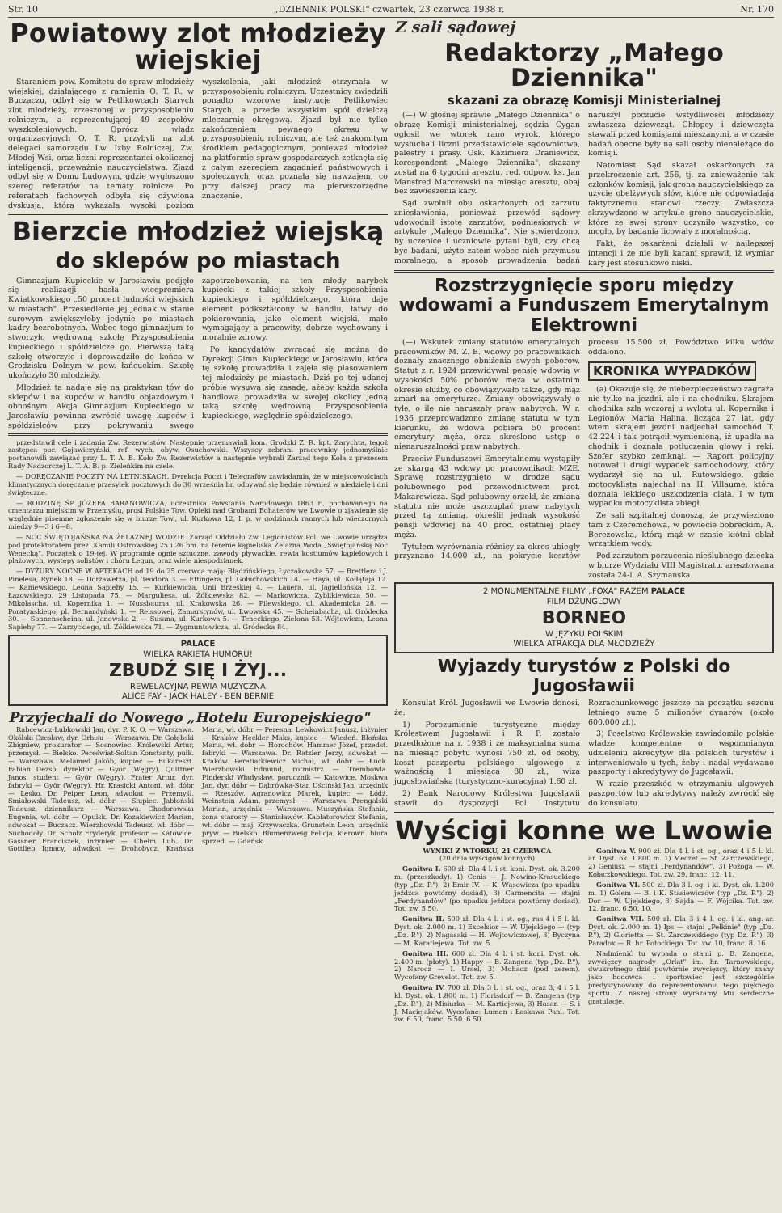Str. 10 „DZIENNIK POLSKI" czwartek, 23 czerwca 1938 r. Nr. 170
Powiatowy zlot młodzieży
wiejskiej
Staraniem pow. Komitetu do spraw młodzieży wiejskiej, działającego z ramienia O. T. R. w Buczaczu, odbył się w Petlikowcach Starych zlot młodzieży, zrzeszonej w przysposobieniu rolniczym, a reprezentującej 49 zespołów wyszkoleniowych. Oprócz władz organizacyjnych O. T. R. przybyli na zlot delegaci samorządu Lw. Izby Rolniczej, Zw. Młodej Wsi, oraz liczni reprezentanci okolicznej inteligencji, przeważnie nauczycielstwa. Zjazd odbył się w Domu Ludowym, gdzie wygłoszono szereg referatów na tematy rolnicze. Po referatach fachowych odbyła się ożywiona dyskusja, która wykazała wysoki poziom wyszkolenia, jaki młodzież otrzymała w przysposobieniu rolniczym. Uczestnicy zwiedzili ponadto wzorowe instytucje Petlikowiec Starych, a przede wszystkim spół dzielczą mleczarnię okręgową. Zjazd był nie tylko zakończeniem pewnego okresu w przysposobieniu rolniczym, ale też znakomitym środkiem pedagogicznym, ponieważ młodzież na platformie spraw gospodarczych zetknęła się z całym szeregiem zagadnień państwowych i społecznych, oraz poznała się nawzajem, co przy dalszej pracy ma pierwszorzędne znaczenie.
Bierzcie młodzież wiejską
do sklepów po miastach
Gimnazjum Kupieckie w Jarosławiu podjęło się realizacji hasła wicepremiera Kwiatkowskiego „50 procent ludności wiejskich w miastach". Przesiedlenie jej jednak w stanie surowym zwiększyłoby jedynie po miastach kadry bezrobotnych. Wobec tego gimnazjum to stworzyło wędrowną szkołę Przysposobienia kupieckiego i spółdzielcze go. Pierwszą taką szkołę otworzyło i doprowadziło do końca w Grodzisku Dolnym w pow. łańcuckim. Szkołę ukończyło 30 młodzieży.
Młodzież ta nadaje się na praktykan tów do sklepów i na kupców w handlu objazdowym i obnośnym. Akcja Gimnazjum Kupieckiego w Jarosławiu powinna zwrócić uwagę kupców i spółdzielców przy pokrywaniu swego zapotrzebowania, na ten młody narybek kupiecki z takiej szkoły Przysposobienia kupieckiego i spółdzielczego, która daje element podkształcony w handlu, łatwy do pokierowania, jako element wiejski, mało wymagający a pracowity, dobrze wychowany i moralnie zdrowy.
Po kandydatów zwracać się można do Dyrekcji Gimn. Kupieckiego w Jarosławiu, która tę szkołę prowadziła i zajęła się plasowaniem tej młodzieży po miastach. Dziś po tej udanej próbie wysuwa się zasadę, ażeby każda szkoła handlowa prowadziła w swojej okolicy jedną taką szkołę wędrowną Przysposobienia kupieckiego, względnie spółdzielczego.
przedstawił cele i zadania Zw. Rezerwistów. Następnie przemawiali kom. Grodzki Z. R. kpt. Zarychta, tegoż zastępca por. Gojawiczyński, ref. wych. obyw. Osuchowski. Wszyscy zebrani pracownicy jednomyślnie postanowili zawiązać przy L. T. A. B. Koło Zw. Rezerwistów a następnie wybrali Zarząd tego Koła z prezesem Rady Nadzorczej L. T. A. B. p. Zieleńkim na czele.
— DORĘCZANIE POCZTY NA LETNISKACH. Dyrekcja Poczt i Telegrafów zawiadamia, że w miejscowościach klimatycznych doręczanie przesyłek pocztowych do 30 września br. odbywać się będzie również w niedzielę i dni świąteczne.
— RODZINĘ ŚP. JÓZEFA BARANOWICZA, uczestnika Powstania Narodowego 1863 r., pochowanego na cmentarzu miejskim w Przemyślu, prosi Polskie Tow. Opieki nad Grobami Bohaterów we Lwowie o zjawienie się względnie pisemne zgłoszenie się w biurze Tow., ul. Kurkowa 12, I. p. w godzinach rannych lub wieczornych między 9—3 i 6—8.
— NOC ŚWIĘTOJAŃSKA NA ŻELAZNEJ WODZIE. Zarząd Oddziału Zw. Legionistów Pol. we Lwowie urządza pod protektoratem prez. Kamili Ostrowskiej 25 i 26 bm. na terenie kąpieliska Żelazna Woda „Świętojańską Noc Wenecką". Początek o 19-tej. W programie ognie sztuczne, zawody pływackie, rewia kostiumów kąpielowych i plażowych, występy solistów i chóru Legun, oraz wiele niespodzianek.
— DYŻURY NOCNE W APTEKACH od 19 do 25 czerwca mają: Błądzińskiego, Łyczakowska 57. — Brettlera i J. Pinelesa, Rynek 18. — Dorżawetza, pl. Teodora 3. — Ettingera, pl. Gołuchowskich 14. — Haya, ul. Kołłątaja 12. — Kaniewskiego, Leona Sapiehy 15. — Kurkiewicza, Unii Brzeskiej 4. — Lauera, ul. Jagiellońska 12. — Łazowskiego, 29 Listopada 75. — Marguliesa, ul. Żółkiewska 82. — Markowicza, Zyblikiewicza 50. — Mikolascha, ul. Kopernika 1. — Nussbauma, ul. Krakowska 26. — Pilewskiego, ul. Akademicka 28. — Poratyńskiego, pl. Bernardyński 1. — Reissowej, Zamarstynów, ul. Lwowska 45. — Scheinbacha, ul. Gródecka 30. — Sonnenscheina, ul. Janowska 2. — Susana, ul. Kurkowa 5. — Teneckiego, Zielona 53. Wójtowicza, Leona Sapiehy 77. — Zarzyckiego, ul. Żółkiewska 71. — Zygmuntowicza, ul. Gródecka 84.
PALACE
WIELKA RAKIETA HUMORU!
ZBUDŹ SIĘ I ŻYJ...
REWELACYJNA REWIA MUZYCZNA
ALICE FAY - JACK HALEY - BEN BERNIE
Przyjechali do Nowego „Hotelu Europejskiego"
Rabcewicz-Lubkowski Jan, dyr. P. K. O. — Warszawa. Okólski Czesław, dyr. Orbisu — Warszawa. Dr. Gołębski Zbigniew, prokurator — Sosnowiec. Królewski Artur, przemysł. — Bielsko. Pereświat-Soltan Konstanty, pułk. — Warszawa. Melamed Jakób, kupiec — Bukareszt. Fabian Dezsö, dyrektor — Györ (Węgry). Quittner Janos, student — Györ (Węgry). Frater Artur, dyr. fabryki — Györ (Węgry). Hr. Krasicki Antoni, wł. dóbr — Lesko. Dr. Peiper Leon, adwokat — Przemyśl. Śmiałowski Tadeusz, wł. dóbr — Słupiec. Jabłoński Tadeusz, dziennikarz — Warszawa. Chodorowska Eugenia, wł. dóbr — Opulsk. Dr. Kozakiewicz Marian, adwokat — Buczacz. Wierzbowski Tadeusz, wł. dóbr — Suchodoły. Dr. Scholz Fryderyk, profesor — Katowice. Gassner Franciszek, inżynier — Chełm Lub. Dr. Gottlieb Ignacy, adwokat — Drohobycz. Krańska Maria, wł. dóbr — Peresna. Lewkowicz Janusz, inżynier — Kraków. Heckler Maks, kupiec — Wiedeń. Błońska Maria, wł. dóbr — Horochów. Hammer Józef, przedst. fabryki — Warszawa. Dr. Ratzler Jerzy, adwokat — Kraków. Peretiatkiewicz Michał, wł. dóbr — Łuck. Wierzbowski Edmund, rotmistrz — Trembowla. Pinderski Władysław, porucznik — Katowice. Moskwa Jan, dyr. dóbr — Dąbrówka-Star. Uściński Jan, urzędnik — Rzeszów. Agranowicz Marek, kupiec — Łódź. Weinstein Adam, przemysł. — Warszawa. Prengalski Marian, urzędnik — Warszawa. Muszyńska Stefania, żona starosty — Stanisławów. Kablatorowicz Stefania, wł. dóbr — maj. Krzywaczka. Grunstein Leon, urzędnik pryw. — Bielsko. Blumenzweig Felicja, kierown. biura sprzed. — Gdańsk.
Z sali sądowej
Redaktorzy „Małego Dziennika"
skazani za obrazę Komisji Ministerialnej
(—) W głośnej sprawie „Małego Dziennika" o obrazę Komisji ministerialnej, sędzia Cygan ogłosił we wtorek rano wyrok, którego wysłuchali liczni przedstawiciele sądownictwa, palestry i prasy. Osk. Kazimierz Draniewicz, korespondent „Małego Dziennika", skazany został na 6 tygodni aresztu, red. odpow. ks. Jan Mansfred Marczewski na miesiąc aresztu, obaj bez zawieszenia kary.
Sąd zwolnił obu oskarżonych od zarzutu zniesławienia, ponieważ przewód sądowy udowodnił istotę zarzutów, podniesionych w artykule „Małego Dziennika". Nie stwierdzono, by uczenice i uczniowie pytani byli, czy chcą być badani, użyto zatem wobec nich przymusu moralnego, a sposób prowadzenia badań naruszył poczucie wstydliwości młodzieży zwłaszcza dziewcząt. Chłopcy i dziewczęta stawali przed komisjami mieszanymi, a w czasie badań obecne były na sali osoby nienależące do komisji.
Natomiast Sąd skazał oskarżonych za przekroczenie art. 256, tj. za znieważenie tak członków komisji, jak grona nauczycielskiego za użycie obelżywych słów, które nie odpowiadają faktycznemu stanowi rzeczy. Zwłaszcza skrzywdzono w artykule grono nauczycielskie, które ze swej strony uczyniło wszystko, co mogło, by badania licowały z moralnością.
Fakt, że oskarżeni działali w najlepszej intencji i że nie byli karani sprawił, iż wymiar kary jest stosunkowo niski.
Rozstrzygnięcie sporu między wdowami a Funduszem Emerytalnym Elektrowni
(—) Wskutek zmiany statutów emerytalnych pracowników M. Z. E. wdowy po pracownikach doznały znacznego obniżenia swych poborów. Statut z r. 1924 przewidywał pensję wdowią w wysokości 50% poborów męża w ostatnim okresie służby, co obowiązywało także, gdy mąż zmarł na emeryturze. Zmiany obowiązywały o tyle, o ile nie naruszały praw nabytych. W r. 1936 przeprowadzono zmianę statutu w tym kierunku, że wdowa pobiera 50 procent emerytury męża, oraz skreślono ustęp o nienaruszalności praw nabytych.
Przeciw Funduszowi Emerytalnemu wystąpiły ze skargą 43 wdowy po pracownikach MZE. Sprawę rozstrzygnięto w drodze sądu polubownego pod przewodnictwem prof. Makarewicza. Sąd polubowny orzekł, że zmiana statutu nie może uszczuplać praw nabytych przed tą zmianą, określił jednak wysokość pensji wdowiej na 40 proc. ostatniej płacy męża.
Tytułem wyrównania różnicy za okres ubiegły przyznano 14.000 zł., na pokrycie kosztów procesu 15.500 zł. Powództwo kilku wdów oddalono.
KRONIKA WYPADKÓW
(a) Okazuje się, że niebezpieczeństwo zagraża nie tylko na jezdni, ale i na chodniku. Skrajem chodnika szła wczoraj u wylotu ul. Kopernika i Legionów Maria Halina, licząca 27 lat, gdy wtem skrajem jezdni nadjechał samochód T. 42.224 i tak potrącił wymienioną, iż upadła na chodnik i doznała potłuczenia głowy i ręki. Szofer szybko zemknął. — Raport policyjny notował i drugi wypadek samochodowy, który wydarzył się na ul. Rutowskiego, gdzie motocyklista najechał na H. Villaume, która doznała lekkiego uszkodzenia ciała. I w tym wypadku motocyklista zbiegł.
Ze sali szpitalnej donoszą, że przywieziono tam z Czeremchowa, w powiecie bobreckim, A. Berezowska, którą mąż w czasie kłótni oblał wrzątkiem wody.
Pod zarzutem porzucenia nieślubnego dziecka w biurze Wydziału VIII Magistratu, aresztowana została 24-l. A. Szymańska.
2 MONUMENTALNE FILMY „FOXA" RAZEM PALACE
FILM DŻUNGLOWY
BORNEO
W JĘZYKU POLSKIM
WIELKA ATRAKCJA DLA MŁODZIEŻY
Wyjazdy turystów z Polski do Jugosławii
Konsulat Król. Jugosławii we Lwowie donosi, że:
1) Porozumienie turystyczne między Królestwem Jugosławii i R. P. zostało przedłożone na r. 1938 i że maksymalna suma na miesiąc pobytu wynosi 750 zł. od osoby, koszt paszportu polskiego ulgowego z ważnością 1 miesiąca 80 zł., wiza jugosłowiańska (turystyczno-kuracyjna) 1.60 zł.
2) Bank Narodowy Królestwa Jugosławii stawił do dyspozycji Pol. Instytutu Rozrachunkowego jeszcze na początku sezonu letniego sumę 5 milionów dynarów (około 600.000 zł.).
3) Poselstwo Królewskie zawiadomiło polskie władze kompetentne o wspomnianym udzieleniu akredytyw dla polskich turystów i interweniowało u tych, żeby i nadal wydawano paszporty i akredytywy do Jugosławii.
W razie przeszkód w otrzymaniu ulgowych paszportów lub akredytywy należy zwrócić się do konsulatu.
Wyścigi konne we Lwowie
WYNIKI Z WTORKU, 21 CZERWCA
(20 dnia wyścigów konnych)
Gonitwa I. 600 zł. Dla 4 l. i st. koni. Dyst. ok. 3.200 m. (przeszkody). 1) Cenis — J. Nowina-Krasuckiego (typ „Dz. P."), 2) Emir IV. — K. Wąsowicza (po upadku jeźdźca powtórny dosiad), 3) Carmencita — stajni „Ferdynandów" (po upadku jeźdźca powtórny dosiad). Tot. zw. 5.50.
Gonitwa II. 500 zł. Dla 4 l. i st. og., ras 4 i 5 l. kl. Dyst. ok. 2.000 m. 1) Excelsior — W. Ujejskiego — (typ „Dz. P."), 2) Nagasaki — H. Wojtowiczowej, 3) Byczyna — M. Karatiejewa. Tot. zw. 5.
Gonitwa III. 600 zł. Dla 4 l. i st. koni. Dyst. ok. 2.400 m. (płoty). 1) Happy — B. Zangena (typ „Dz. P."), 2) Narocz — I. Ursel, 3) Mohacz (pod zerem). Wycofany Grevelot. Tot. zw. 5.
Gonitwa IV. 700 zł. Dla 3 l. i st. og., oraz 3, 4 i 5 l. kl. Dyst. ok. 1.800 m. 1) Florisdorf — B. Zangena (typ „Dz. P."), 2) Misiurka — M. Kartiejewa, 3) Hasan — S. i J. Maciejaków. Wycofane: Lumen i Łaskawa Pani. Tot. zw. 6.50, franc. 5.50. 6.50.
Gonitwa V. 900 zł. Dla 4 l. i st. og., oraz 4 i 5 l. kl. ar. Dyst. ok. 1.800 m. 1) Meczet — St. Zarczewskiego, 2) Geniusz — stajni „Ferdynandów", 3) Pożoga — W. Kołaczkowskiego. Tot. zw. 29, franc. 12, 11.
Gonitwa VI. 500 zł. Dla 3 l. og. i kl. Dyst. ok. 1.200 m. 1) Golem — B. i K. Stasiewiczów (typ „Dz. P."), 2) Dor — W. Ujejskiego, 3) Sajda — F. Wójcika. Tot. zw. 12, franc. 6.50, 10.
Gonitwa VII. 500 zł. Dla 3 i 4 l. og. i kl. ang.-ar. Dyst. ok. 2.000 m. 1) Ips — stajni „Pełkinie" (typ „Dz. P."), 2) Glorietta — St. Zarczewskiego (typ Dz. P."), 3) Paradox — R. hr. Potockiego. Tot. zw. 10, franc. 8. 16.
Nadmienić tu wypada o stajni p. B. Zangena, zwycięzcy nagrody „Orląt" im. hr. Tarnowskiego, dwukrotnego dziś powtórnie zwycięzcy, który znany jako hodowca i sportowiec jest szczególnie predystynowany do reprezentowania tego pięknego sportu. Z naszej strony wyrażamy Mu serdeczne gratulacje.